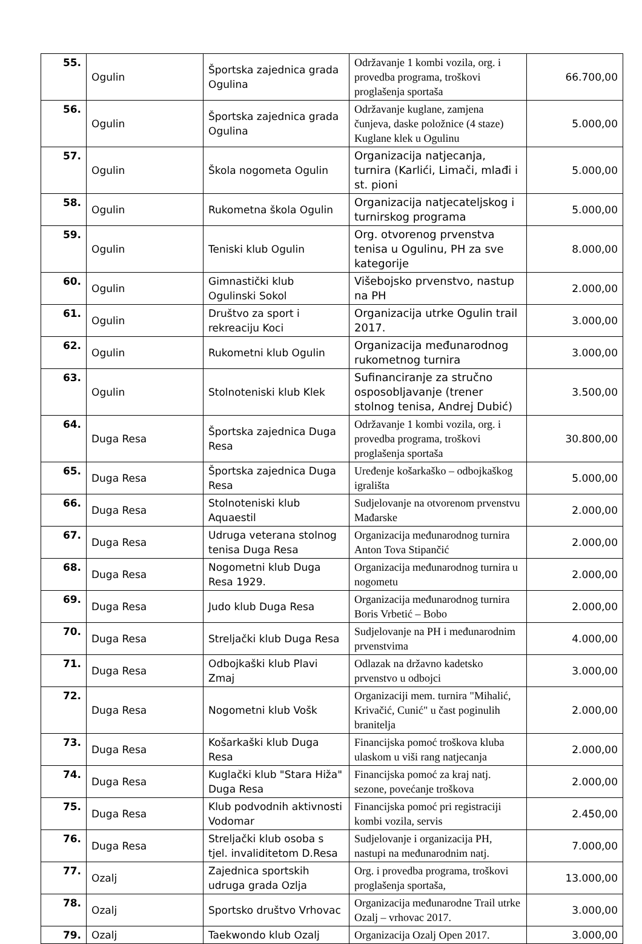| 55. | Ogulin | Športska zajednica grada Ogulina | Održavanje 1 kombi vozila, org. i provedba programa, troškovi proglašenja sportaša | 66.700,00 |
| 56. | Ogulin | Športska zajednica grada Ogulina | Održavanje kuglane, zamjena čunjeva, daske položnice (4 staze) Kuglane klek u Ogulinu | 5.000,00 |
| 57. | Ogulin | Škola nogometa Ogulin | Organizacija natjecanja, turnira (Karlići, Limači, mlađi i st. pioni | 5.000,00 |
| 58. | Ogulin | Rukometna škola Ogulin | Organizacija natjecateljskog i turnirskog programa | 5.000,00 |
| 59. | Ogulin | Teniski klub Ogulin | Org. otvorenog prvenstva tenisa u Ogulinu, PH za sve kategorije | 8.000,00 |
| 60. | Ogulin | Gimnastički klub Ogulinski Sokol | Višebojsko prvenstvo, nastup na PH | 2.000,00 |
| 61. | Ogulin | Društvo za sport i rekreaciju Koci | Organizacija utrke Ogulin trail 2017. | 3.000,00 |
| 62. | Ogulin | Rukometni klub Ogulin | Organizacija međunarodnog rukometnog turnira | 3.000,00 |
| 63. | Ogulin | Stolnoteniski klub Klek | Sufinanciranje za stručno osposobljavanje (trener stolnog tenisa, Andrej Dubić) | 3.500,00 |
| 64. | Duga Resa | Športska zajednica Duga Resa | Održavanje 1 kombi vozila, org. i provedba programa, troškovi proglašenja sportaša | 30.800,00 |
| 65. | Duga Resa | Športska zajednica Duga Resa | Uređenje košarkaško – odbojkaškog igrališta | 5.000,00 |
| 66. | Duga Resa | Stolnoteniski klub Aquaestil | Sudjelovanje na otvorenom prvenstvu Mađarske | 2.000,00 |
| 67. | Duga Resa | Udruga veterana stolnog tenisa Duga Resa | Organizacija međunarodnog turnira Anton Tova Stipančić | 2.000,00 |
| 68. | Duga Resa | Nogometni klub Duga Resa 1929. | Organizacija međunarodnog turnira u nogometu | 2.000,00 |
| 69. | Duga Resa | Judo klub Duga Resa | Organizacija međunarodnog turnira Boris Vrbetić – Bobo | 2.000,00 |
| 70. | Duga Resa | Streljački klub Duga Resa | Sudjelovanje na PH i međunarodnim prvenstvima | 4.000,00 |
| 71. | Duga Resa | Odbojkaški klub Plavi Zmaj | Odlazak na državno kadetsko prvenstvo u odbojci | 3.000,00 |
| 72. | Duga Resa | Nogometni klub Vošk | Organizaciji mem. turnira "Mihalić, Krivačić, Cunić" u čast poginulih branitelja | 2.000,00 |
| 73. | Duga Resa | Košarkaški klub Duga Resa | Financijska pomoć troškova kluba ulaskom u viši rang natjecanja | 2.000,00 |
| 74. | Duga Resa | Kuglački klub "Stara Hiža" Duga Resa | Financijska pomoć za kraj natj. sezone, povećanje troškova | 2.000,00 |
| 75. | Duga Resa | Klub podvodnih aktivnosti Vodomar | Financijska pomoć pri registraciji kombi vozila, servis | 2.450,00 |
| 76. | Duga Resa | Streljački klub osoba s tjel. invaliditetom D.Resa | Sudjelovanje i organizacija PH, nastupi na međunarodnim natj. | 7.000,00 |
| 77. | Ozalj | Zajednica sportskih udruga grada Ozlja | Org. i provedba programa, troškovi proglašenja sportaša, | 13.000,00 |
| 78. | Ozalj | Sportsko društvo Vrhovac | Organizacija međunarodne Trail utrke Ozalj – vrhovac 2017. | 3.000,00 |
| 79. | Ozalj | Taekwondo klub Ozalj | Organizacija Ozalj Open 2017. | 3.000,00 |